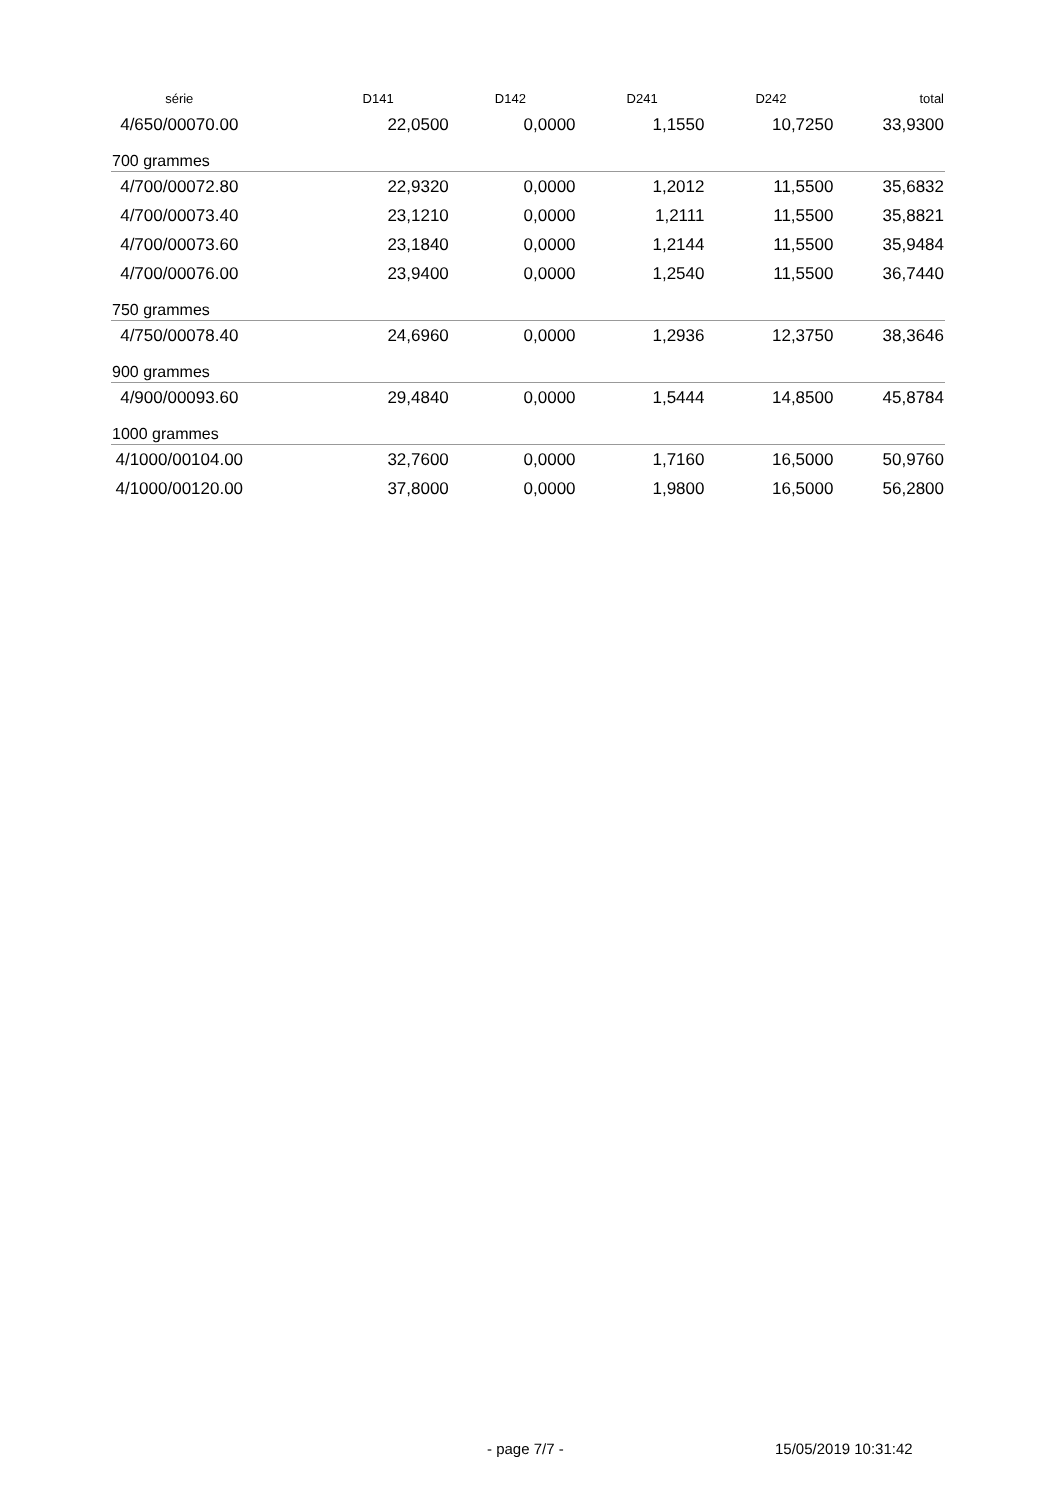| série | D141 | D142 | D241 | D242 | total |
| --- | --- | --- | --- | --- | --- |
| 4/650/00070.00 | 22,0500 | 0,0000 | 1,1550 | 10,7250 | 33,9300 |
| 700 grammes | | | | | |
| 4/700/00072.80 | 22,9320 | 0,0000 | 1,2012 | 11,5500 | 35,6832 |
| 4/700/00073.40 | 23,1210 | 0,0000 | 1,2111 | 11,5500 | 35,8821 |
| 4/700/00073.60 | 23,1840 | 0,0000 | 1,2144 | 11,5500 | 35,9484 |
| 4/700/00076.00 | 23,9400 | 0,0000 | 1,2540 | 11,5500 | 36,7440 |
| 750 grammes | | | | | |
| 4/750/00078.40 | 24,6960 | 0,0000 | 1,2936 | 12,3750 | 38,3646 |
| 900 grammes | | | | | |
| 4/900/00093.60 | 29,4840 | 0,0000 | 1,5444 | 14,8500 | 45,8784 |
| 1000 grammes | | | | | |
| 4/1000/00104.00 | 32,7600 | 0,0000 | 1,7160 | 16,5000 | 50,9760 |
| 4/1000/00120.00 | 37,8000 | 0,0000 | 1,9800 | 16,5000 | 56,2800 |
- page 7/7 - 15/05/2019 10:31:42